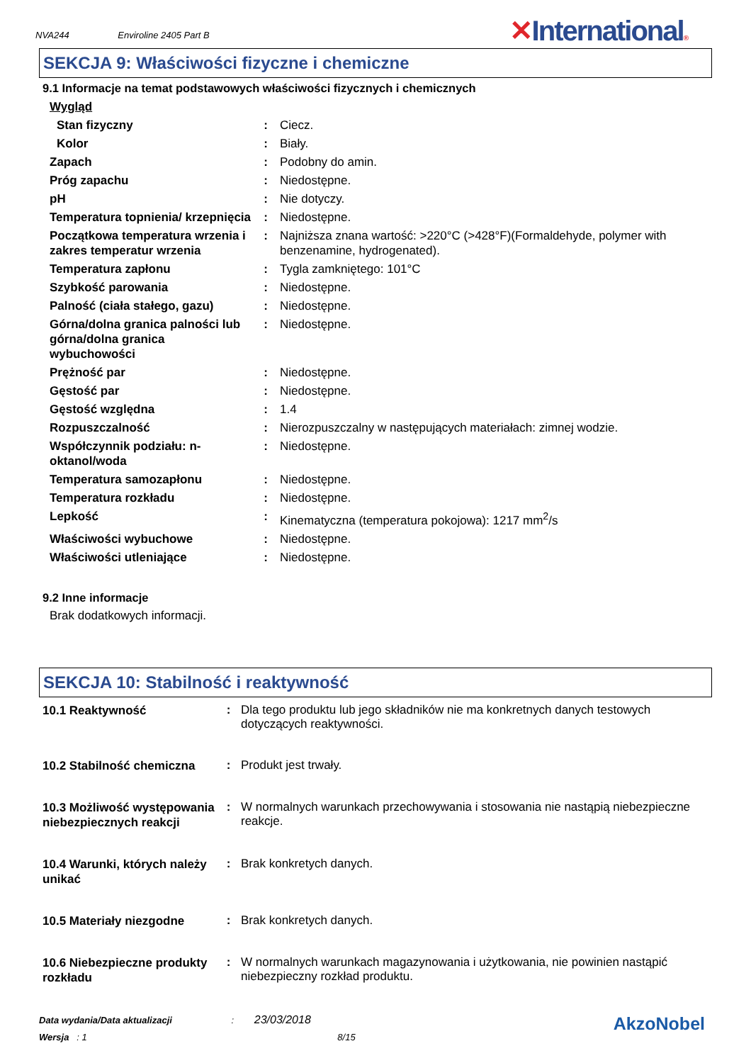NVA244 Enviroline 2405 Part B
✕International®
SEKCJA 9: Właściwości fizyczne i chemiczne
9.1 Informacje na temat podstawowych właściwości fizycznych i chemicznych
| Wygląd | | |
| Stan fizyczny | : | Ciecz. |
| Kolor | : | Biały. |
| Zapach | : | Podobny do amin. |
| Próg zapachu | : | Niedostępne. |
| pH | : | Nie dotyczy. |
| Temperatura topnienia/ krzepnięcia | : | Niedostępne. |
| Początkowa temperatura wrzenia i zakres temperatur wrzenia | : | Najniższa znana wartość: >220°C (>428°F)(Formaldehyde, polymer with benzenamine, hydrogenated). |
| Temperatura zapłonu | : | Tygla zamkniętego: 101°C |
| Szybkość parowania | : | Niedostępne. |
| Palność (ciała stałego, gazu) | : | Niedostępne. |
| Górna/dolna granica palności lub górna/dolna granica wybuchowości | : | Niedostępne. |
| Prężność par | : | Niedostępne. |
| Gęstość par | : | Niedostępne. |
| Gęstość względna | : | 1.4 |
| Rozpuszczalność | : | Nierozpuszczalny w następujących materiałach: zimnej wodzie. |
| Współczynnik podziału: n-oktanol/woda | : | Niedostępne. |
| Temperatura samozapłonu | : | Niedostępne. |
| Temperatura rozkładu | : | Niedostępne. |
| Lepkość | : | Kinematyczna (temperatura pokojowa): 1217 mm<sup>2</sup>/s |
| Właściwości wybuchowe | : | Niedostępne. |
| Właściwości utleniające | : | Niedostępne. |
9.2 Inne informacje
Brak dodatkowych informacji.
SEKCJA 10: Stabilność i reaktywność
| 10.1 Reaktywność | : | Dla tego produktu lub jego składników nie ma konkretnych danych testowych dotyczących reaktywności. |
| 10.2 Stabilność chemiczna | : | Produkt jest trwały. |
| 10.3 Możliwość występowania niebezpiecznych reakcji | : | W normalnych warunkach przechowywania i stosowania nie nastąpią niebezpieczne reakcje. |
| 10.4 Warunki, których należy unikać | : | Brak konkretych danych. |
| 10.5 Materiały niezgodne | : | Brak konkretych danych. |
| 10.6 Niebezpieczne produkty rozkładu | : | W normalnych warunkach magazynowania i użytkowania, nie powinien nastąpić niebezpieczny rozkład produktu. |
Data wydania/Data aktualizacji : 23/03/2018
Wersja : 1 8/15
AkzoNobel